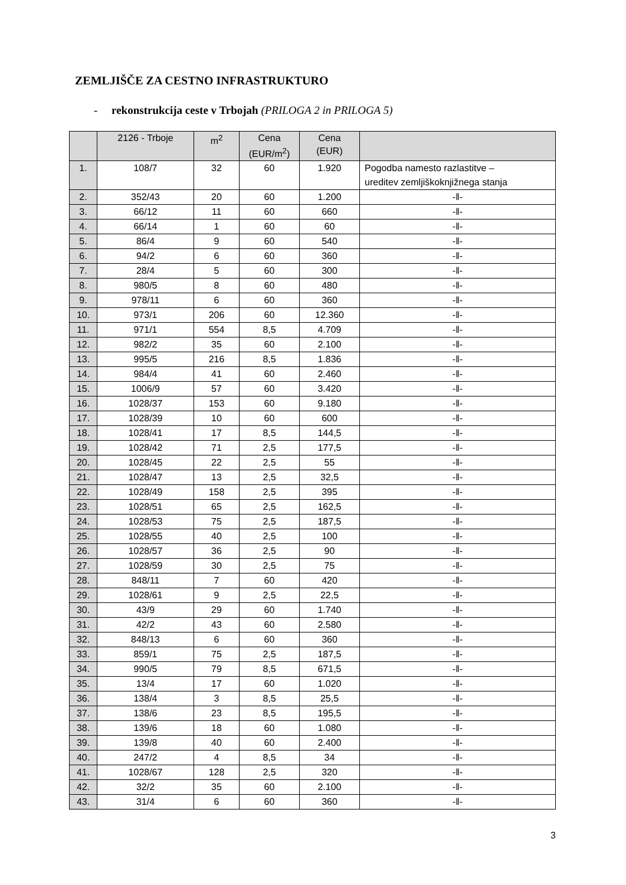ZEMLJIŠČE ZA CESTNO INFRASTRUKTURO
- rekonstrukcija ceste v Trbojah (PRILOGA 2 in PRILOGA 5)
| | 2126 - Trboje | m<sup>2</sup> | Cena (EUR/m<sup>2</sup>) | Cena (EUR) | |
| --- | --- | --- | --- | --- | --- |
| 1. | 108/7 | 32 | 60 | 1.920 | Pogodba namesto razlastitve – ureditev zemljiškoknjižnega stanja |
| 2. | 352/43 | 20 | 60 | 1.200 | -‖- |
| 3. | 66/12 | 11 | 60 | 660 | -‖- |
| 4. | 66/14 | 1 | 60 | 60 | -‖- |
| 5. | 86/4 | 9 | 60 | 540 | -‖- |
| 6. | 94/2 | 6 | 60 | 360 | -‖- |
| 7. | 28/4 | 5 | 60 | 300 | -‖- |
| 8. | 980/5 | 8 | 60 | 480 | -‖- |
| 9. | 978/11 | 6 | 60 | 360 | -‖- |
| 10. | 973/1 | 206 | 60 | 12.360 | -‖- |
| 11. | 971/1 | 554 | 8,5 | 4.709 | -‖- |
| 12. | 982/2 | 35 | 60 | 2.100 | -‖- |
| 13. | 995/5 | 216 | 8,5 | 1.836 | -‖- |
| 14. | 984/4 | 41 | 60 | 2.460 | -‖- |
| 15. | 1006/9 | 57 | 60 | 3.420 | -‖- |
| 16. | 1028/37 | 153 | 60 | 9.180 | -‖- |
| 17. | 1028/39 | 10 | 60 | 600 | -‖- |
| 18. | 1028/41 | 17 | 8,5 | 144,5 | -‖- |
| 19. | 1028/42 | 71 | 2,5 | 177,5 | -‖- |
| 20. | 1028/45 | 22 | 2,5 | 55 | -‖- |
| 21. | 1028/47 | 13 | 2,5 | 32,5 | -‖- |
| 22. | 1028/49 | 158 | 2,5 | 395 | -‖- |
| 23. | 1028/51 | 65 | 2,5 | 162,5 | -‖- |
| 24. | 1028/53 | 75 | 2,5 | 187,5 | -‖- |
| 25. | 1028/55 | 40 | 2,5 | 100 | -‖- |
| 26. | 1028/57 | 36 | 2,5 | 90 | -‖- |
| 27. | 1028/59 | 30 | 2,5 | 75 | -‖- |
| 28. | 848/11 | 7 | 60 | 420 | -‖- |
| 29. | 1028/61 | 9 | 2,5 | 22,5 | -‖- |
| 30. | 43/9 | 29 | 60 | 1.740 | -‖- |
| 31. | 42/2 | 43 | 60 | 2.580 | -‖- |
| 32. | 848/13 | 6 | 60 | 360 | -‖- |
| 33. | 859/1 | 75 | 2,5 | 187,5 | -‖- |
| 34. | 990/5 | 79 | 8,5 | 671,5 | -‖- |
| 35. | 13/4 | 17 | 60 | 1.020 | -‖- |
| 36. | 138/4 | 3 | 8,5 | 25,5 | -‖- |
| 37. | 138/6 | 23 | 8,5 | 195,5 | -‖- |
| 38. | 139/6 | 18 | 60 | 1.080 | -‖- |
| 39. | 139/8 | 40 | 60 | 2.400 | -‖- |
| 40. | 247/2 | 4 | 8,5 | 34 | -‖- |
| 41. | 1028/67 | 128 | 2,5 | 320 | -‖- |
| 42. | 32/2 | 35 | 60 | 2.100 | -‖- |
| 43. | 31/4 | 6 | 60 | 360 | -‖- |
3